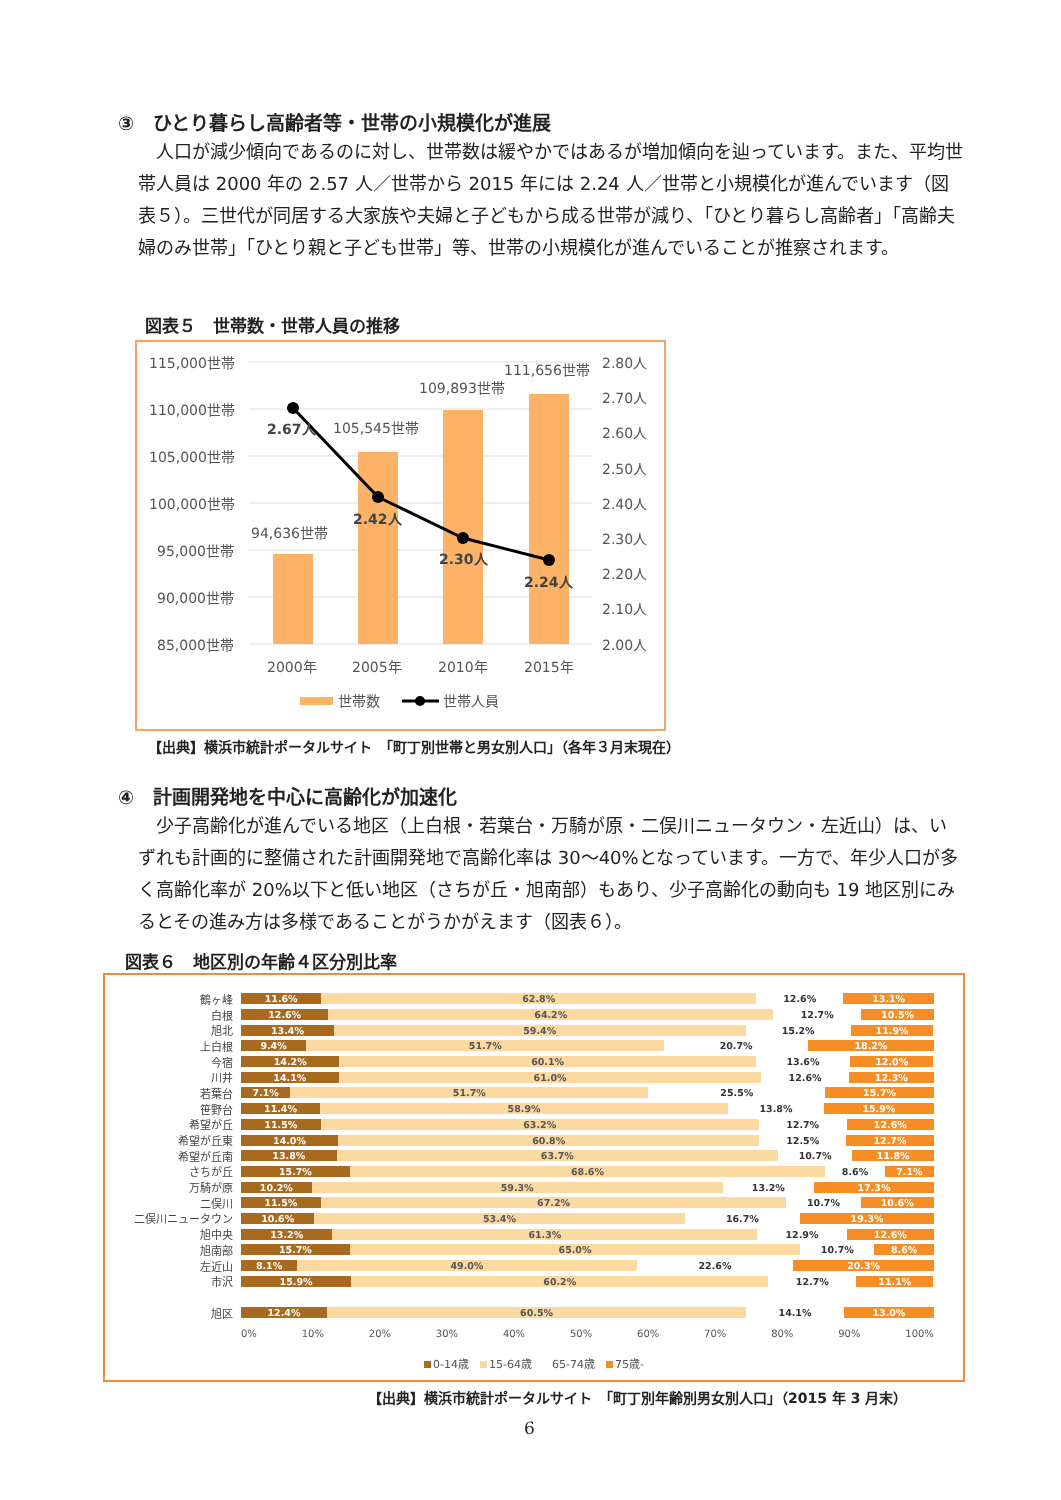③　ひとり暮らし高齢者等・世帯の小規模化が進展
人口が減少傾向であるのに対し、世帯数は緩やかではあるが増加傾向を辿っています。また、平均世帯人員は 2000 年の 2.57 人／世帯から 2015 年には 2.24 人／世帯と小規模化が進んでいます（図表５）。三世代が同居する大家族や夫婦と子どもから成る世帯が減り、「ひとり暮らし高齢者」「高齢夫婦のみ世帯」「ひとり親と子ども世帯」等、世帯の小規模化が進んでいることが推察されます。
図表５　世帯数・世帯人員の推移
115,000世帯
110,000世帯
105,000世帯
100,000世帯
95,000世帯
90,000世帯
85,000世帯
2.80人
2.70人
2.60人
2.50人
2.40人
2.30人
2.20人
2.10人
2.00人
94,636世帯
105,545世帯
109,893世帯
111,656世帯
2.67人
2.42人
2.30人
2.24人
2000年
2005年
2010年
2015年
世帯数
世帯人員
【出典】横浜市統計ポータルサイト　「町丁別世帯と男女別人口」（各年３月末現在）
④　計画開発地を中心に高齢化が加速化
少子高齢化が進んでいる地区（上白根・若葉台・万騎が原・二俣川ニュータウン・左近山）は、いずれも計画的に整備された計画開発地で高齢化率は 30～40%となっています。一方で、年少人口が多く高齢化率が 20%以下と低い地区（さちが丘・旭南部）もあり、少子高齢化の動向も 19 地区別にみるとその進み方は多様であることがうかがえます（図表６）。
図表６　地区別の年齢４区分別比率
鶴ヶ峰
11.6% 62.8% 12.6% 13.1%
白根
12.6% 64.2% 12.7% 10.5%
旭北
13.4% 59.4% 15.2% 11.9%
上白根
9.4% 51.7% 20.7% 18.2%
今宿
14.2% 60.1% 13.6% 12.0%
川井
14.1% 61.0% 12.6% 12.3%
若葉台
7.1% 51.7% 25.5% 15.7%
笹野台
11.4% 58.9% 13.8% 15.9%
希望が丘
11.5% 63.2% 12.7% 12.6%
希望が丘東
14.0% 60.8% 12.5% 12.7%
希望が丘南
13.8% 63.7% 10.7% 11.8%
さちが丘
15.7% 68.6% 8.6% 7.1%
万騎が原
10.2% 59.3% 13.2% 17.3%
二俣川
11.5% 67.2% 10.7% 10.6%
二俣川ニュータウン
10.6% 53.4% 16.7% 19.3%
旭中央
13.2% 61.3% 12.9% 12.6%
旭南部
15.7% 65.0% 10.7% 8.6%
左近山
8.1% 49.0% 22.6% 20.3%
市沢
15.9% 60.2% 12.7% 11.1%
旭区
12.4% 60.5% 14.1% 13.0%
0% 10% 20% 30% 40% 50% 60% 70% 80% 90% 100%
0-14歳　 15-64歳　 65-74歳　 75歳-
【出典】横浜市統計ポータルサイト　「町丁別年齢別男女別人口」（2015 年 3 月末）
6